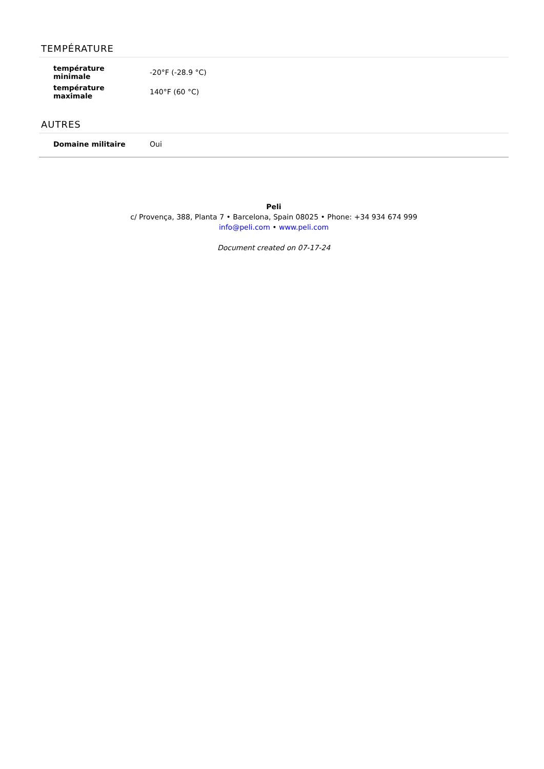TEMPÉRATURE
| température minimale | -20°F (-28.9 °C) |
| température maximale | 140°F (60 °C) |
AUTRES
| Domaine militaire | Oui |
Peli
c/ Provença, 388, Planta 7 • Barcelona, Spain 08025 • Phone: +34 934 674 999
info@peli.com • www.peli.com
Document created on 07-17-24